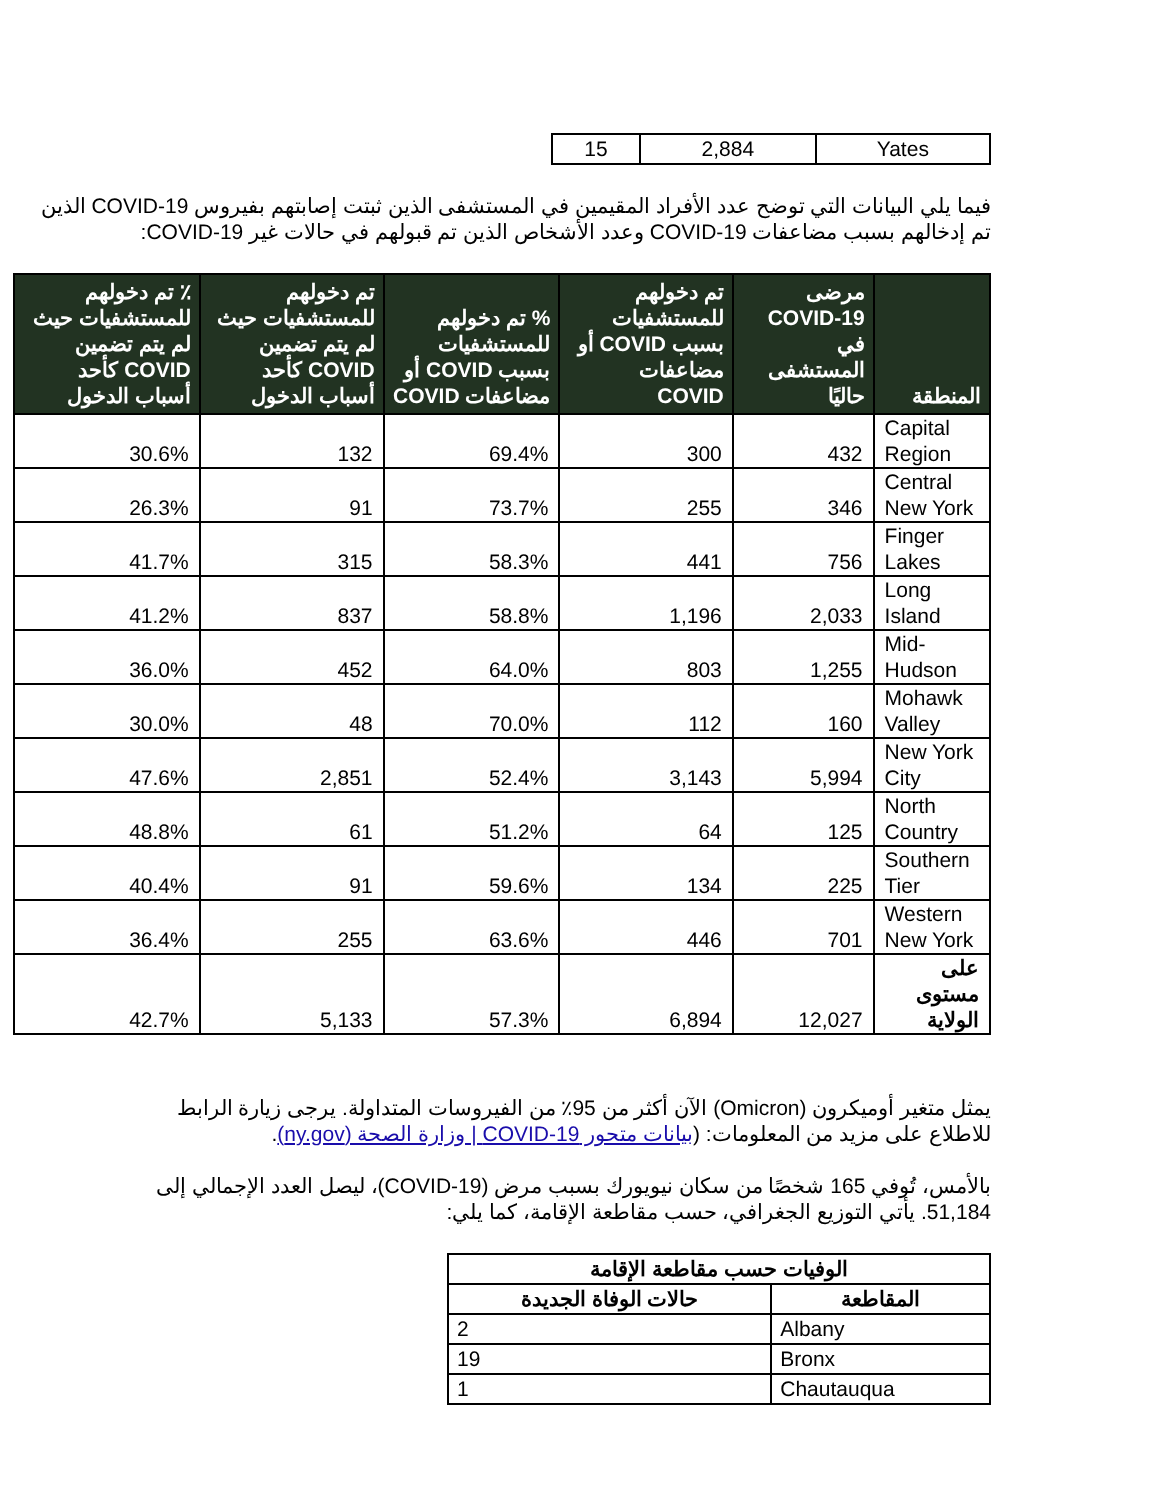| Yates | 2,884 | 15 |
فيما يلي البيانات التي توضح عدد الأفراد المقيمين في المستشفى الذين ثبتت إصابتهم بفيروس COVID-19 الذين تم إدخالهم بسبب مضاعفات COVID-19 وعدد الأشخاص الذين تم قبولهم في حالات غير COVID-19:
| المنطقة | مرضى COVID-19 في المستشفى حاليًا | تم دخولهم للمستشفيات بسبب COVID أو مضاعفات COVID | % تم دخولهم للمستشفيات بسبب COVID أو مضاعفات COVID | تم دخولهم للمستشفيات حيث لم يتم تضمين COVID كأحد أسباب الدخول | ٪ تم دخولهم للمستشفيات حيث لم يتم تضمين COVID كأحد أسباب الدخول |
| --- | --- | --- | --- | --- | --- |
| Capital Region | 432 | 300 | 69.4% | 132 | 30.6% |
| Central New York | 346 | 255 | 73.7% | 91 | 26.3% |
| Finger Lakes | 756 | 441 | 58.3% | 315 | 41.7% |
| Long Island | 2,033 | 1,196 | 58.8% | 837 | 41.2% |
| Mid-Hudson | 1,255 | 803 | 64.0% | 452 | 36.0% |
| Mohawk Valley | 160 | 112 | 70.0% | 48 | 30.0% |
| New York City | 5,994 | 3,143 | 52.4% | 2,851 | 47.6% |
| North Country | 125 | 64 | 51.2% | 61 | 48.8% |
| Southern Tier | 225 | 134 | 59.6% | 91 | 40.4% |
| Western New York | 701 | 446 | 63.6% | 255 | 36.4% |
| على مستوى الولاية | 12,027 | 6,894 | 57.3% | 5,133 | 42.7% |
يمثل متغير أوميكرون (Omicron) الآن أكثر من 95٪ من الفيروسات المتداولة. يرجى زيارة الرابط للاطلاع على مزيد من المعلومات: (بيانات متحور COVID-19 | وزارة الصحة (ny.gov).
بالأمس، تُوفي 165 شخصًا من سكان نيويورك بسبب مرض (COVID-19)، ليصل العدد الإجمالي إلى 51,184. يأتي التوزيع الجغرافي، حسب مقاطعة الإقامة، كما يلي:
| الوفيات حسب مقاطعة الإقامة | |
| --- | --- |
| المقاطعة | حالات الوفاة الجديدة |
| Albany | 2 |
| Bronx | 19 |
| Chautauqua | 1 |